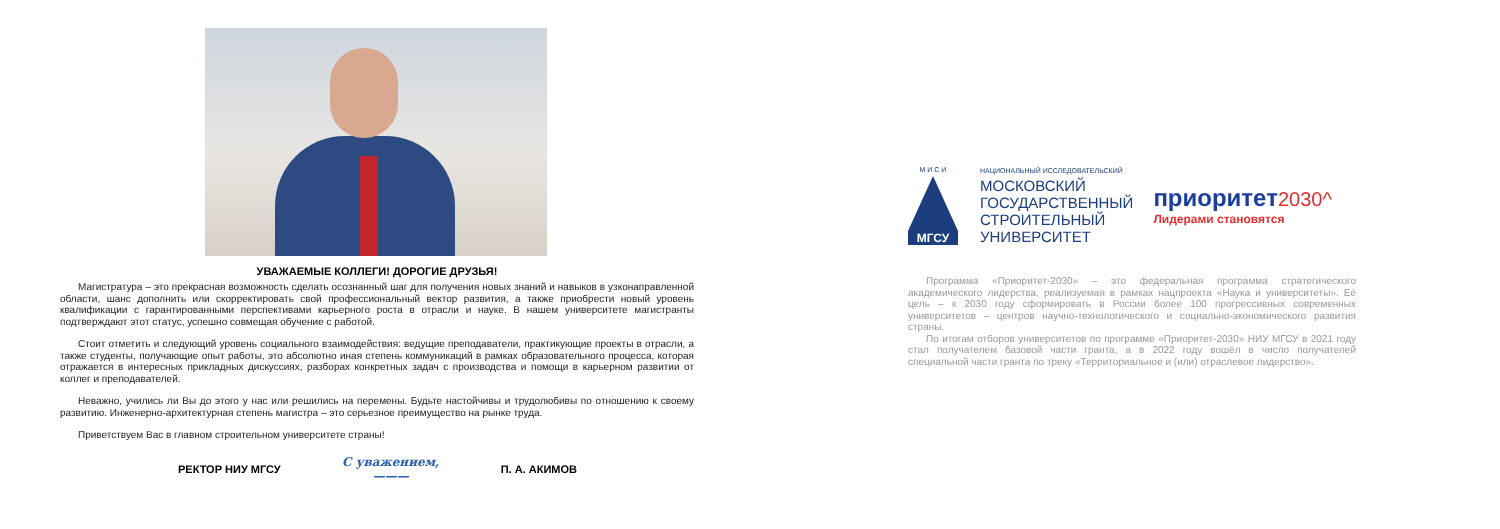УВАЖАЕМЫЕ КОЛЛЕГИ! ДОРОГИЕ ДРУЗЬЯ!
Магистратура – это прекрасная возможность сделать осознанный шаг для получения новых знаний и навыков в узконаправленной области, шанс дополнить или скорректировать свой профессиональный вектор развития, а также приобрести новый уровень квалификации с гарантированными перспективами карьерного роста в отрасли и науке. В нашем университете магистранты подтверждают этот статус, успешно совмещая обучение с работой.
Стоит отметить и следующий уровень социального взаимодействия: ведущие преподаватели, практикующие проекты в отрасли, а также студенты, получающие опыт работы, это абсолютно иная степень коммуникаций в рамках образовательного процесса, которая отражается в интересных прикладных дискуссиях, разборах конкретных задач с производства и помощи в карьерном развитии от коллег и преподавателей.
Неважно, учились ли Вы до этого у нас или решились на перемены. Будьте настойчивы и трудолюбивы по отношению к своему развитию. Инженерно-архитектурная степень магистра – это серьезное преимущество на рынке труда.
Приветствуем Вас в главном строительном университете страны!
РЕКТОР НИУ МГСУ С уважением,
——— П. А. АКИМОВ
М И С И
МГСУ
НАЦИОНАЛЬНЫЙ ИССЛЕДОВАТЕЛЬСКИЙ
МОСКОВСКИЙ
ГОСУДАРСТВЕННЫЙ
СТРОИТЕЛЬНЫЙ
УНИВЕРСИТЕТ
приоритет 2030^
Лидерами становятся
Программа «Приоритет-2030» – это федеральная программа стратегического академического лидерства, реализуемая в рамках нацпроекта «Наука и университеты». Её цель – к 2030 году сформировать в России более 100 прогрессивных современных университетов – центров научно-технологического и социально-экономического развития страны.
По итогам отборов университетов по программе «Приоритет-2030» НИУ МГСУ в 2021 году стал получателем базовой части гранта, а в 2022 году вошёл в число получателей специальной части гранта по треку «Территориальное и (или) отраслевое лидерство».